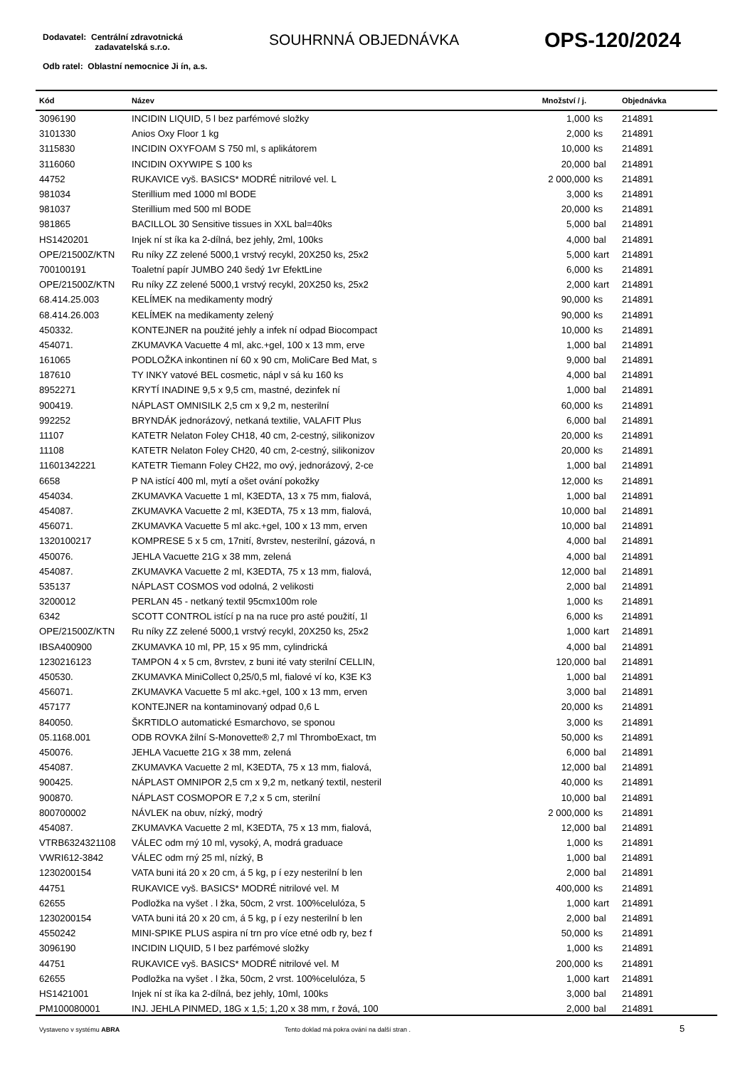Dodavatel: Centrální zdravotnická
zadavatelská s.r.o.
SOUHRNNÁ OBJEDNÁVKA OPS-120/2024
Odb ratel: Oblastní nemocnice Ji ín, a.s.
| Kód | Název | Množství / j. | | Objednávka |
| --- | --- | --- | --- | --- |
| 3096190 | INCIDIN LIQUID, 5 l bez parfémové složky | 1,000 | ks | 214891 |
| 3101330 | Anios Oxy Floor 1 kg | 2,000 | ks | 214891 |
| 3115830 | INCIDIN OXYFOAM S 750 ml, s aplikátorem | 10,000 | ks | 214891 |
| 3116060 | INCIDIN OXYWIPE S 100 ks | 20,000 | bal | 214891 |
| 44752 | RUKAVICE vyš. BASICS* MODRÉ nitrilové vel. L | 2 000,000 | ks | 214891 |
| 981034 | Sterillium med 1000 ml BODE | 3,000 | ks | 214891 |
| 981037 | Sterillium med 500 ml BODE | 20,000 | ks | 214891 |
| 981865 | BACILLOL 30 Sensitive tissues in XXL bal=40ks | 5,000 | bal | 214891 |
| HS1420201 | Injek ní st íka ka 2-dílná, bez jehly, 2ml, 100ks | 4,000 | bal | 214891 |
| OPE/21500Z/KTN | Ru níky ZZ zelené 5000,1 vrstvý recykl, 20X250 ks, 25x2 | 5,000 | kart | 214891 |
| 700100191 | Toaletní papír JUMBO 240 šedý 1vr EfektLine | 6,000 | ks | 214891 |
| OPE/21500Z/KTN | Ru níky ZZ zelené 5000,1 vrstvý recykl, 20X250 ks, 25x2 | 2,000 | kart | 214891 |
| 68.414.25.003 | KELÍMEK na medikamenty modrý | 90,000 | ks | 214891 |
| 68.414.26.003 | KELÍMEK na medikamenty zelený | 90,000 | ks | 214891 |
| 450332. | KONTEJNER na použité jehly a infek ní odpad Biocompact | 10,000 | ks | 214891 |
| 454071. | ZKUMAVKA Vacuette 4 ml, akc.+gel, 100 x 13 mm, erve | 1,000 | bal | 214891 |
| 161065 | PODLOŽKA inkontinen ní 60 x 90 cm, MoliCare Bed Mat, s | 9,000 | bal | 214891 |
| 187610 | TY INKY vatové BEL cosmetic, nápl v sá ku 160 ks | 4,000 | bal | 214891 |
| 8952271 | KRYTÍ INADINE 9,5 x 9,5 cm, mastné, dezinfek ní | 1,000 | bal | 214891 |
| 900419. | NÁPLAST OMNISILK 2,5 cm x 9,2 m, nesterilní | 60,000 | ks | 214891 |
| 992252 | BRYNDÁK jednorázový, netkaná textilie, VALAFIT Plus | 6,000 | bal | 214891 |
| 11107 | KATETR Nelaton Foley CH18, 40 cm, 2-cestný, silikonizov | 20,000 | ks | 214891 |
| 11108 | KATETR Nelaton Foley CH20, 40 cm, 2-cestný, silikonizov | 20,000 | ks | 214891 |
| 11601342221 | KATETR Tiemann Foley CH22, mo ový, jednorázový, 2-ce | 1,000 | bal | 214891 |
| 6658 | P NA istící 400 ml, mytí a ošet ování pokožky | 12,000 | ks | 214891 |
| 454034. | ZKUMAVKA Vacuette 1 ml, K3EDTA, 13 x 75 mm, fialová, | 1,000 | bal | 214891 |
| 454087. | ZKUMAVKA Vacuette 2 ml, K3EDTA, 75 x 13 mm, fialová, | 10,000 | bal | 214891 |
| 456071. | ZKUMAVKA Vacuette 5 ml akc.+gel, 100 x 13 mm, erven | 10,000 | bal | 214891 |
| 1320100217 | KOMPRESE 5 x 5 cm, 17nití, 8vrstev, nesterilní, gázová, n | 4,000 | bal | 214891 |
| 450076. | JEHLA Vacuette 21G x 38 mm, zelená | 4,000 | bal | 214891 |
| 454087. | ZKUMAVKA Vacuette 2 ml, K3EDTA, 75 x 13 mm, fialová, | 12,000 | bal | 214891 |
| 535137 | NÁPLAST COSMOS vod odolná, 2 velikosti | 2,000 | bal | 214891 |
| 3200012 | PERLAN 45 - netkaný textil 95cmx100m role | 1,000 | ks | 214891 |
| 6342 | SCOTT CONTROL istící p na na ruce pro asté použití, 1l | 6,000 | ks | 214891 |
| OPE/21500Z/KTN | Ru níky ZZ zelené 5000,1 vrstvý recykl, 20X250 ks, 25x2 | 1,000 | kart | 214891 |
| IBSA400900 | ZKUMAVKA 10 ml, PP, 15 x 95 mm, cylindrická | 4,000 | bal | 214891 |
| 1230216123 | TAMPON 4 x 5 cm, 8vrstev, z buni ité vaty sterilní CELLIN, | 120,000 | bal | 214891 |
| 450530. | ZKUMAVKA MiniCollect 0,25/0,5 ml, fialové ví ko, K3E K3 | 1,000 | bal | 214891 |
| 456071. | ZKUMAVKA Vacuette 5 ml akc.+gel, 100 x 13 mm, erven | 3,000 | bal | 214891 |
| 457177 | KONTEJNER na kontaminovaný odpad 0,6 L | 20,000 | ks | 214891 |
| 840050. | ŠKRTIDLO automatické Esmarchovo, se sponou | 3,000 | ks | 214891 |
| 05.1168.001 | ODB ROVKA žilní S-Monovette® 2,7 ml ThromboExact, tm | 50,000 | ks | 214891 |
| 450076. | JEHLA Vacuette 21G x 38 mm, zelená | 6,000 | bal | 214891 |
| 454087. | ZKUMAVKA Vacuette 2 ml, K3EDTA, 75 x 13 mm, fialová, | 12,000 | bal | 214891 |
| 900425. | NÁPLAST OMNIPOR 2,5 cm x 9,2 m, netkaný textil, nesteril | 40,000 | ks | 214891 |
| 900870. | NÁPLAST COSMOPOR E 7,2 x 5 cm, sterilní | 10,000 | bal | 214891 |
| 800700002 | NÁVLEK na obuv, nízký, modrý | 2 000,000 | ks | 214891 |
| 454087. | ZKUMAVKA Vacuette 2 ml, K3EDTA, 75 x 13 mm, fialová, | 12,000 | bal | 214891 |
| VTRB6324321108 | VÁLEC odm rný 10 ml, vysoký, A, modrá graduace | 1,000 | ks | 214891 |
| VWRI612-3842 | VÁLEC odm rný 25 ml, nízký, B | 1,000 | bal | 214891 |
| 1230200154 | VATA buni itá 20 x 20 cm, á 5 kg, p í ezy nesterilní b len | 2,000 | bal | 214891 |
| 44751 | RUKAVICE vyš. BASICS* MODRÉ nitrilové vel. M | 400,000 | ks | 214891 |
| 62655 | Podložka na vyšet . l žka, 50cm, 2 vrst. 100%celulóza, 5 | 1,000 | kart | 214891 |
| 1230200154 | VATA buni itá 20 x 20 cm, á 5 kg, p í ezy nesterilní b len | 2,000 | bal | 214891 |
| 4550242 | MINI-SPIKE PLUS aspira ní trn pro více etné odb ry, bez f | 50,000 | ks | 214891 |
| 3096190 | INCIDIN LIQUID, 5 l bez parfémové složky | 1,000 | ks | 214891 |
| 44751 | RUKAVICE vyš. BASICS* MODRÉ nitrilové vel. M | 200,000 | ks | 214891 |
| 62655 | Podložka na vyšet . l žka, 50cm, 2 vrst. 100%celulóza, 5 | 1,000 | kart | 214891 |
| HS1421001 | Injek ní st íka ka 2-dílná, bez jehly, 10ml, 100ks | 3,000 | bal | 214891 |
| PM100080001 | INJ. JEHLA PINMED, 18G x 1,5; 1,20 x 38 mm, r žová, 100 | 2,000 | bal | 214891 |
Vystaveno v systému ABRA Tento doklad má pokra ování na další stran . 5